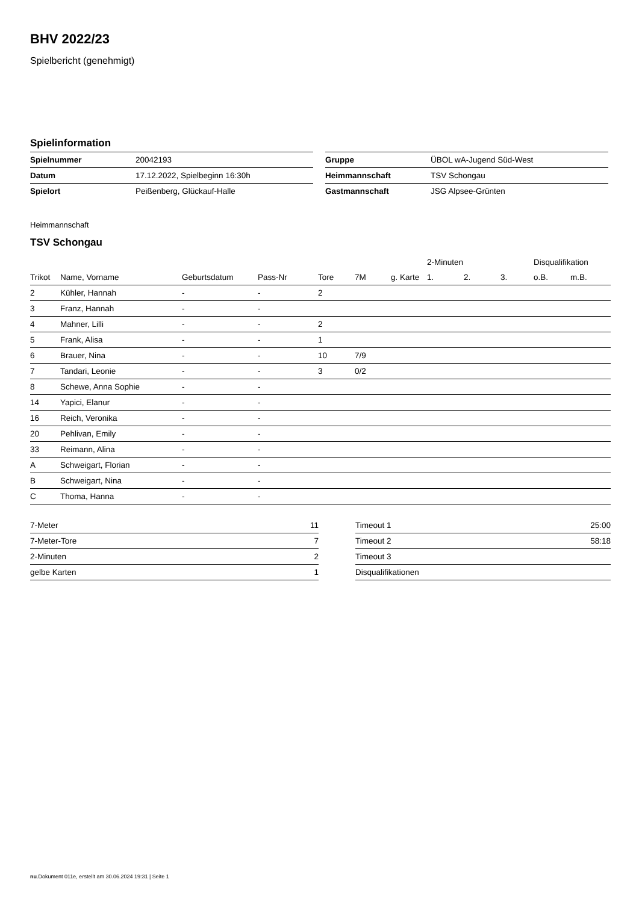BHV 2022/23
Spielbericht (genehmigt)
Spielinformation
| Spielnummer | 20042193 |
| Datum | 17.12.2022, Spielbeginn 16:30h |
| Spielort | Peißenberg, Glückauf-Halle |
| Gruppe | ÜBOL wA-Jugend Süd-West |
| Heimmannschaft | TSV Schongau |
| Gastmannschaft | JSG Alpsee-Grünten |
Heimmannschaft
TSV Schongau
| | | | | | | | 2-Minuten | | | Disqualifikation | |
| --- | --- | --- | --- | --- | --- | --- | --- | --- | --- | --- | --- |
| Trikot | Name, Vorname | Geburtsdatum | Pass-Nr | Tore | 7M | g. Karte | 1. | 2. | 3. | o.B. | m.B. |
| 2 | Kühler, Hannah | - | - | 2 | | | | | | | |
| 3 | Franz, Hannah | - | - | | | | | | | | |
| 4 | Mahner, Lilli | - | - | 2 | | | | | | | |
| 5 | Frank, Alisa | - | - | 1 | | | | | | | |
| 6 | Brauer, Nina | - | - | 10 | 7/9 | | | | | | |
| 7 | Tandari, Leonie | - | - | 3 | 0/2 | | | | | | |
| 8 | Schewe, Anna Sophie | - | - | | | | | | | | |
| 14 | Yapici, Elanur | - | - | | | | | | | | |
| 16 | Reich, Veronika | - | - | | | | | | | | |
| 20 | Pehlivan, Emily | - | - | | | | | | | | |
| 33 | Reimann, Alina | - | - | | | | | | | | |
| A | Schweigart, Florian | - | - | | | | | | | | |
| B | Schweigart, Nina | - | - | | | | | | | | |
| C | Thoma, Hanna | - | - | | | | | | | | |
| 7-Meter | 11 |
| 7-Meter-Tore | 7 |
| 2-Minuten | 2 |
| gelbe Karten | 1 |
| Timeout 1 | 25:00 |
| Timeout 2 | 58:18 |
| Timeout 3 | |
| Disqualifikationen | |
nu.Dokument 011e, erstellt am 30.06.2024 19:31 | Seite 1